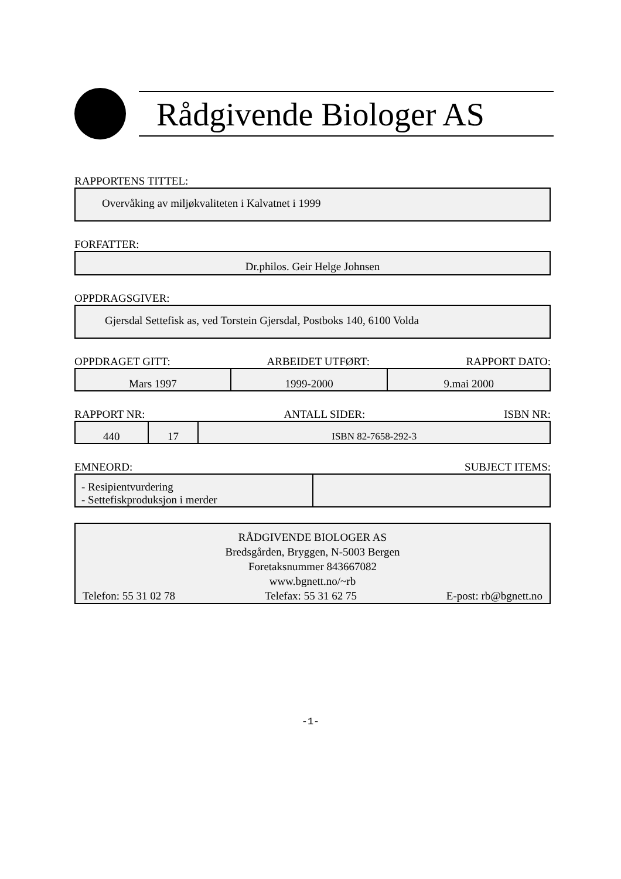Rådgivende Biologer AS
RAPPORTENS TITTEL:
Overvåking av miljøkvaliteten i Kalvatnet i 1999
FORFATTER:
Dr.philos. Geir Helge Johnsen
OPPDRAGSGIVER:
Gjersdal Settefisk as, ved Torstein Gjersdal, Postboks 140, 6100 Volda
OPPDRAGET GITT: ARBEIDET UTFØRT: RAPPORT DATO:
| Mars 1997 | 1999-2000 | 9.mai 2000 |
RAPPORT NR: ANTALL SIDER: ISBN NR:
| 440 | 17 | ISBN 82-7658-292-3 |
EMNEORD: SUBJECT ITEMS:
| - Resipientvurdering - Settefiskproduksjon i merder | |
RÅDGIVENDE BIOLOGER AS
Bredsgården, Bryggen, N-5003 Bergen
Foretaksnummer 843667082
www.bgnett.no/~rb
Telefon: 55 31 02 78 Telefax: 55 31 62 75 E-post: rb@bgnett.no
-1-